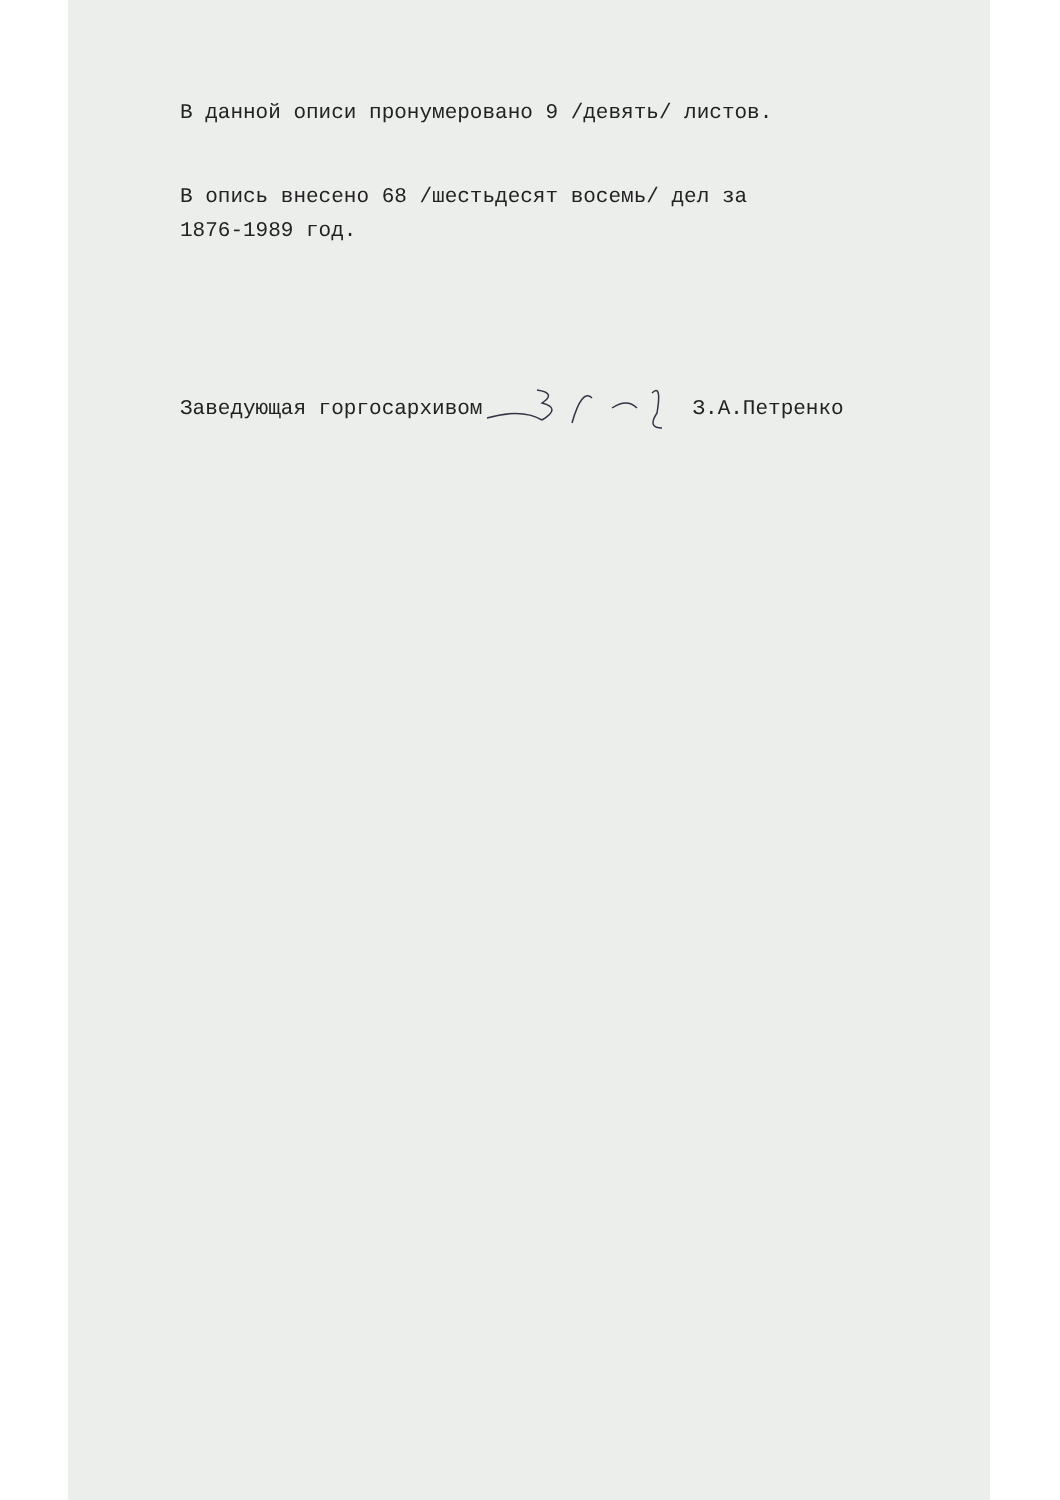В данной описи пронумеровано 9 /девять/ листов.
В опись внесено 68 /шестьдесят восемь/ дел за
1876-1989 год.
Заведующая горгосархивом З.А.Петренко